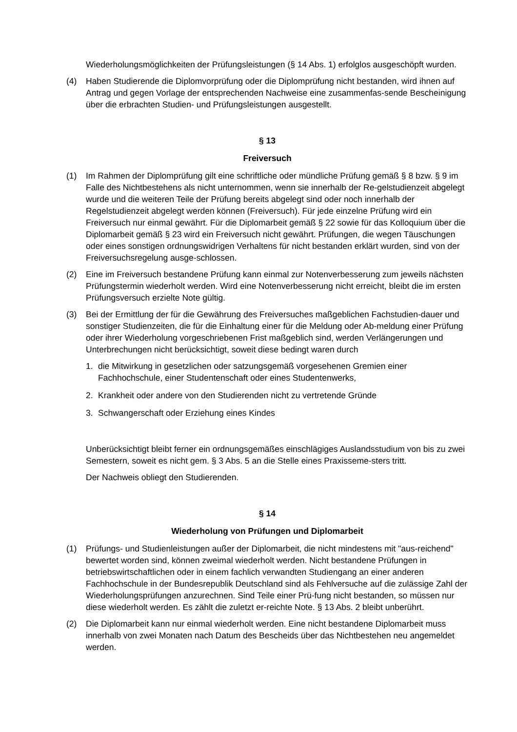Wiederholungsmöglichkeiten der Prüfungsleistungen (§ 14 Abs. 1) erfolglos ausgeschöpft wurden.
(4) Haben Studierende die Diplomvorprüfung oder die Diplomprüfung nicht bestanden, wird ihnen auf Antrag und gegen Vorlage der entsprechenden Nachweise eine zusammenfas-sende Bescheinigung über die erbrachten Studien- und Prüfungsleistungen ausgestellt.
§ 13
Freiversuch
(1) Im Rahmen der Diplomprüfung gilt eine schriftliche oder mündliche Prüfung gemäß § 8 bzw. § 9 im Falle des Nichtbestehens als nicht unternommen, wenn sie innerhalb der Re-gelstudienzeit abgelegt wurde und die weiteren Teile der Prüfung bereits abgelegt sind oder noch innerhalb der Regelstudienzeit abgelegt werden können (Freiversuch). Für jede einzelne Prüfung wird ein Freiversuch nur einmal gewährt. Für die Diplomarbeit gemäß § 22 sowie für das Kolloquium über die Diplomarbeit gemäß § 23 wird ein Freiversuch nicht gewährt. Prüfungen, die wegen Täuschungen oder eines sonstigen ordnungswidrigen Verhaltens für nicht bestanden erklärt wurden, sind von der Freiversuchsregelung ausge-schlossen.
(2) Eine im Freiversuch bestandene Prüfung kann einmal zur Notenverbesserung zum jeweils nächsten Prüfungstermin wiederholt werden. Wird eine Notenverbesserung nicht erreicht, bleibt die im ersten Prüfungsversuch erzielte Note gültig.
(3) Bei der Ermittlung der für die Gewährung des Freiversuches maßgeblichen Fachstudien-dauer und sonstiger Studienzeiten, die für die Einhaltung einer für die Meldung oder Ab-meldung einer Prüfung oder ihrer Wiederholung vorgeschriebenen Frist maßgeblich sind, werden Verlängerungen und Unterbrechungen nicht berücksichtigt, soweit diese bedingt waren durch
1. die Mitwirkung in gesetzlichen oder satzungsgemäß vorgesehenen Gremien einer Fachhochschule, einer Studentenschaft oder eines Studentenwerks,
2. Krankheit oder andere von den Studierenden nicht zu vertretende Gründe
3. Schwangerschaft oder Erziehung eines Kindes
Unberücksichtigt bleibt ferner ein ordnungsgemäßes einschlägiges Auslandsstudium von bis zu zwei Semestern, soweit es nicht gem. § 3 Abs. 5 an die Stelle eines Praxisseme-sters tritt.
Der Nachweis obliegt den Studierenden.
§ 14
Wiederholung von Prüfungen und Diplomarbeit
(1) Prüfungs- und Studienleistungen außer der Diplomarbeit, die nicht mindestens mit "aus-reichend" bewertet worden sind, können zweimal wiederholt werden. Nicht bestandene Prüfungen in betriebswirtschaftlichen oder in einem fachlich verwandten Studiengang an einer anderen Fachhochschule in der Bundesrepublik Deutschland sind als Fehlversuche auf die zulässige Zahl der Wiederholungsprüfungen anzurechnen. Sind Teile einer Prü-fung nicht bestanden, so müssen nur diese wiederholt werden. Es zählt die zuletzt er-reichte Note. § 13 Abs. 2 bleibt unberührt.
(2) Die Diplomarbeit kann nur einmal wiederholt werden. Eine nicht bestandene Diplomarbeit muss innerhalb von zwei Monaten nach Datum des Bescheids über das Nichtbestehen neu angemeldet werden.